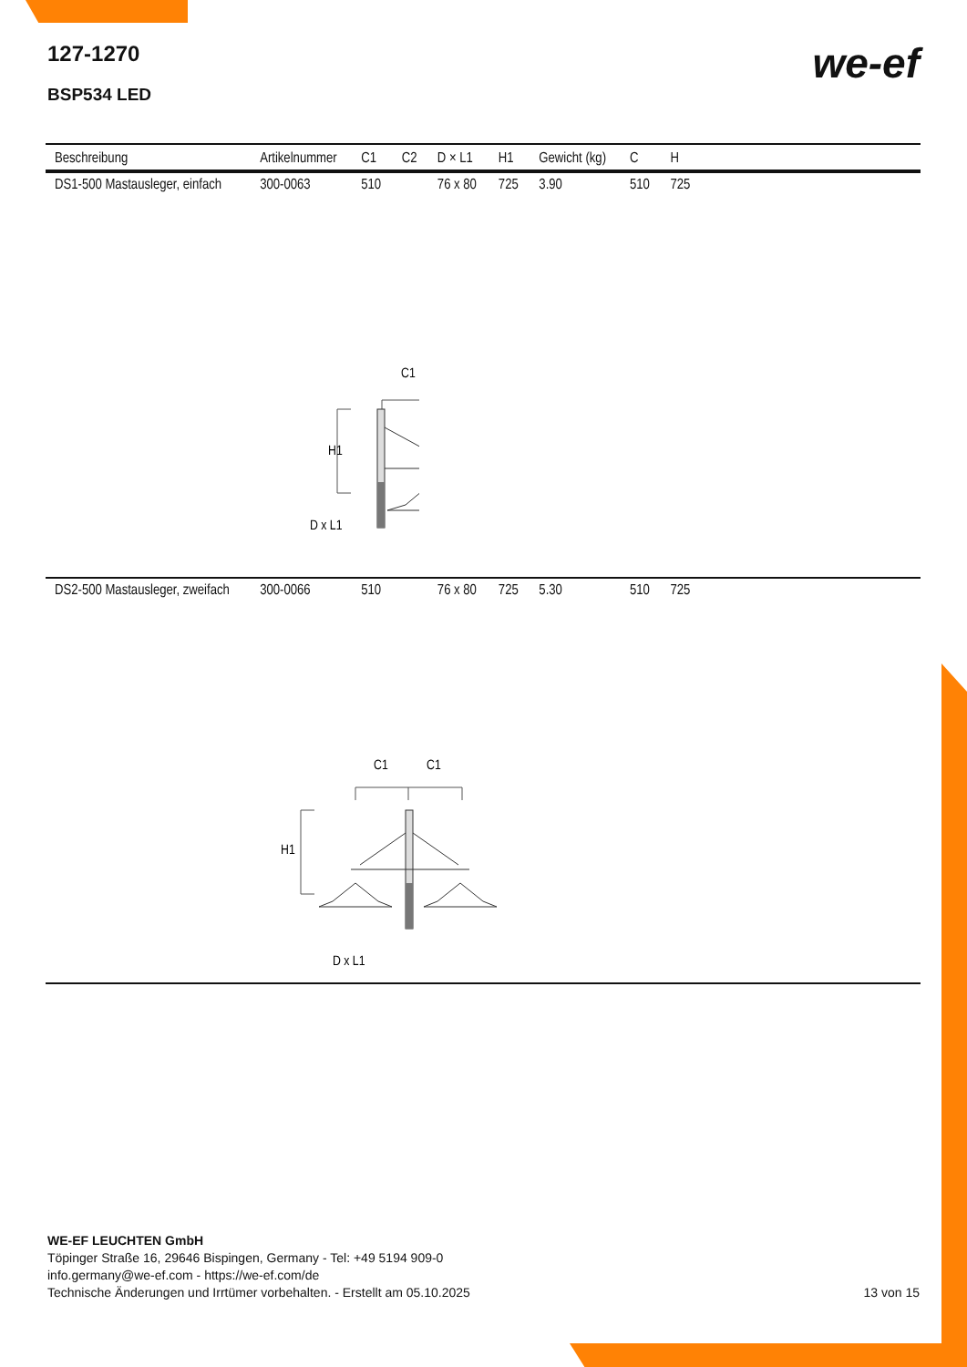127-1270
BSP534 LED
we-ef
| Beschreibung | Artikelnummer | C1 | C2 | D × L1 | H1 | Gewicht (kg) | C | H | |
| --- | --- | --- | --- | --- | --- | --- | --- | --- | --- |
| DS1-500 Mastausleger, einfach | 300-0063 | 510 | | 76 x 80 | 725 | 3.90 | 510 | 725 | |
| C1 H1 D x L1 | | | | | | | | | |
| DS2-500 Mastausleger, zweifach | 300-0066 | 510 | | 76 x 80 | 725 | 5.30 | 510 | 725 | |
| C1 C1 H1 D x L1 | | | | | | | | | |
WE-EF LEUCHTEN GmbH
Töpinger Straße 16, 29646 Bispingen, Germany - Tel: +49 5194 909-0
info.germany@we-ef.com - https://we-ef.com/de
Technische Änderungen und Irrtümer vorbehalten. - Erstellt am 05.10.2025 13 von 15